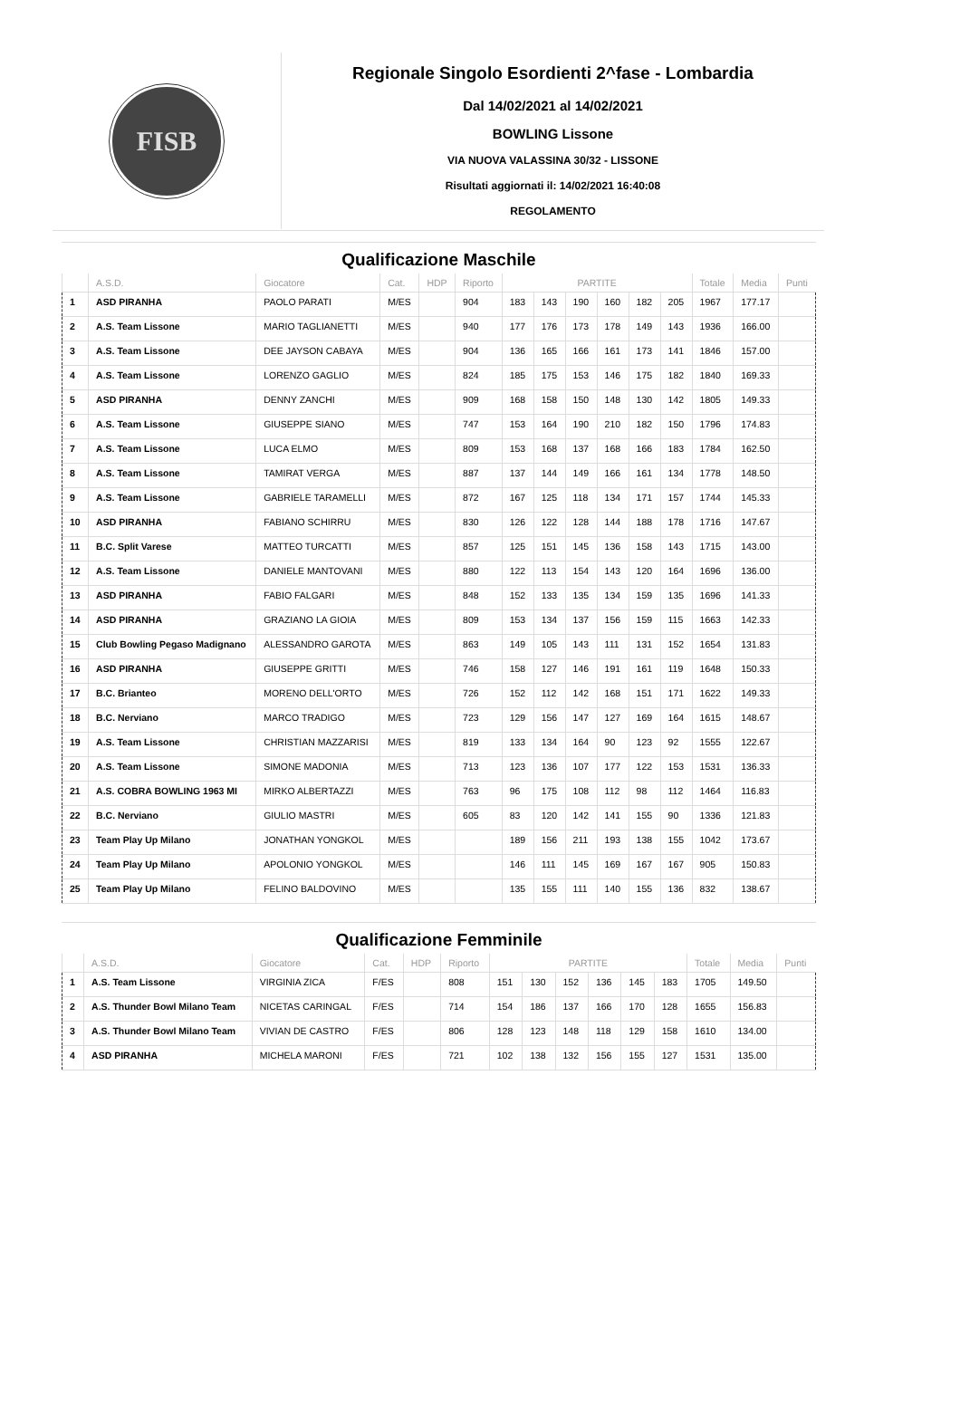FISB
Regionale Singolo Esordienti 2^fase - Lombardia
Dal 14/02/2021 al 14/02/2021
BOWLING Lissone
VIA NUOVA VALASSINA 30/32 - LISSONE
Risultati aggiornati il: 14/02/2021 16:40:08
REGOLAMENTO
Qualificazione Maschile
| | A.S.D. | Giocatore | Cat. | HDP | Riporto | PARTITE | | | | | | Totale | Media | Punti |
| --- | --- | --- | --- | --- | --- | --- | --- | --- | --- | --- | --- | --- | --- | --- |
| 1 | ASD PIRANHA | PAOLO PARATI | M/ES | | 904 | 183 | 143 | 190 | 160 | 182 | 205 | 1967 | 177.17 | |
| 2 | A.S. Team Lissone | MARIO TAGLIANETTI | M/ES | | 940 | 177 | 176 | 173 | 178 | 149 | 143 | 1936 | 166.00 | |
| 3 | A.S. Team Lissone | DEE JAYSON CABAYA | M/ES | | 904 | 136 | 165 | 166 | 161 | 173 | 141 | 1846 | 157.00 | |
| 4 | A.S. Team Lissone | LORENZO GAGLIO | M/ES | | 824 | 185 | 175 | 153 | 146 | 175 | 182 | 1840 | 169.33 | |
| 5 | ASD PIRANHA | DENNY ZANCHI | M/ES | | 909 | 168 | 158 | 150 | 148 | 130 | 142 | 1805 | 149.33 | |
| 6 | A.S. Team Lissone | GIUSEPPE SIANO | M/ES | | 747 | 153 | 164 | 190 | 210 | 182 | 150 | 1796 | 174.83 | |
| 7 | A.S. Team Lissone | LUCA ELMO | M/ES | | 809 | 153 | 168 | 137 | 168 | 166 | 183 | 1784 | 162.50 | |
| 8 | A.S. Team Lissone | TAMIRAT VERGA | M/ES | | 887 | 137 | 144 | 149 | 166 | 161 | 134 | 1778 | 148.50 | |
| 9 | A.S. Team Lissone | GABRIELE TARAMELLI | M/ES | | 872 | 167 | 125 | 118 | 134 | 171 | 157 | 1744 | 145.33 | |
| 10 | ASD PIRANHA | FABIANO SCHIRRU | M/ES | | 830 | 126 | 122 | 128 | 144 | 188 | 178 | 1716 | 147.67 | |
| 11 | B.C. Split Varese | MATTEO TURCATTI | M/ES | | 857 | 125 | 151 | 145 | 136 | 158 | 143 | 1715 | 143.00 | |
| 12 | A.S. Team Lissone | DANIELE MANTOVANI | M/ES | | 880 | 122 | 113 | 154 | 143 | 120 | 164 | 1696 | 136.00 | |
| 13 | ASD PIRANHA | FABIO FALGARI | M/ES | | 848 | 152 | 133 | 135 | 134 | 159 | 135 | 1696 | 141.33 | |
| 14 | ASD PIRANHA | GRAZIANO LA GIOIA | M/ES | | 809 | 153 | 134 | 137 | 156 | 159 | 115 | 1663 | 142.33 | |
| 15 | Club Bowling Pegaso Madignano | ALESSANDRO GAROTA | M/ES | | 863 | 149 | 105 | 143 | 111 | 131 | 152 | 1654 | 131.83 | |
| 16 | ASD PIRANHA | GIUSEPPE GRITTI | M/ES | | 746 | 158 | 127 | 146 | 191 | 161 | 119 | 1648 | 150.33 | |
| 17 | B.C. Brianteo | MORENO DELL'ORTO | M/ES | | 726 | 152 | 112 | 142 | 168 | 151 | 171 | 1622 | 149.33 | |
| 18 | B.C. Nerviano | MARCO TRADIGO | M/ES | | 723 | 129 | 156 | 147 | 127 | 169 | 164 | 1615 | 148.67 | |
| 19 | A.S. Team Lissone | CHRISTIAN MAZZARISI | M/ES | | 819 | 133 | 134 | 164 | 90 | 123 | 92 | 1555 | 122.67 | |
| 20 | A.S. Team Lissone | SIMONE MADONIA | M/ES | | 713 | 123 | 136 | 107 | 177 | 122 | 153 | 1531 | 136.33 | |
| 21 | A.S. COBRA BOWLING 1963 MI | MIRKO ALBERTAZZI | M/ES | | 763 | 96 | 175 | 108 | 112 | 98 | 112 | 1464 | 116.83 | |
| 22 | B.C. Nerviano | GIULIO MASTRI | M/ES | | 605 | 83 | 120 | 142 | 141 | 155 | 90 | 1336 | 121.83 | |
| 23 | Team Play Up Milano | JONATHAN YONGKOL | M/ES | | | 189 | 156 | 211 | 193 | 138 | 155 | 1042 | 173.67 | |
| 24 | Team Play Up Milano | APOLONIO YONGKOL | M/ES | | | 146 | 111 | 145 | 169 | 167 | 167 | 905 | 150.83 | |
| 25 | Team Play Up Milano | FELINO BALDOVINO | M/ES | | | 135 | 155 | 111 | 140 | 155 | 136 | 832 | 138.67 | |
Qualificazione Femminile
| | A.S.D. | Giocatore | Cat. | HDP | Riporto | PARTITE | | | | | | Totale | Media | Punti |
| --- | --- | --- | --- | --- | --- | --- | --- | --- | --- | --- | --- | --- | --- | --- |
| 1 | A.S. Team Lissone | VIRGINIA ZICA | F/ES | | 808 | 151 | 130 | 152 | 136 | 145 | 183 | 1705 | 149.50 | |
| 2 | A.S. Thunder Bowl Milano Team | NICETAS CARINGAL | F/ES | | 714 | 154 | 186 | 137 | 166 | 170 | 128 | 1655 | 156.83 | |
| 3 | A.S. Thunder Bowl Milano Team | VIVIAN DE CASTRO | F/ES | | 806 | 128 | 123 | 148 | 118 | 129 | 158 | 1610 | 134.00 | |
| 4 | ASD PIRANHA | MICHELA MARONI | F/ES | | 721 | 102 | 138 | 132 | 156 | 155 | 127 | 1531 | 135.00 | |